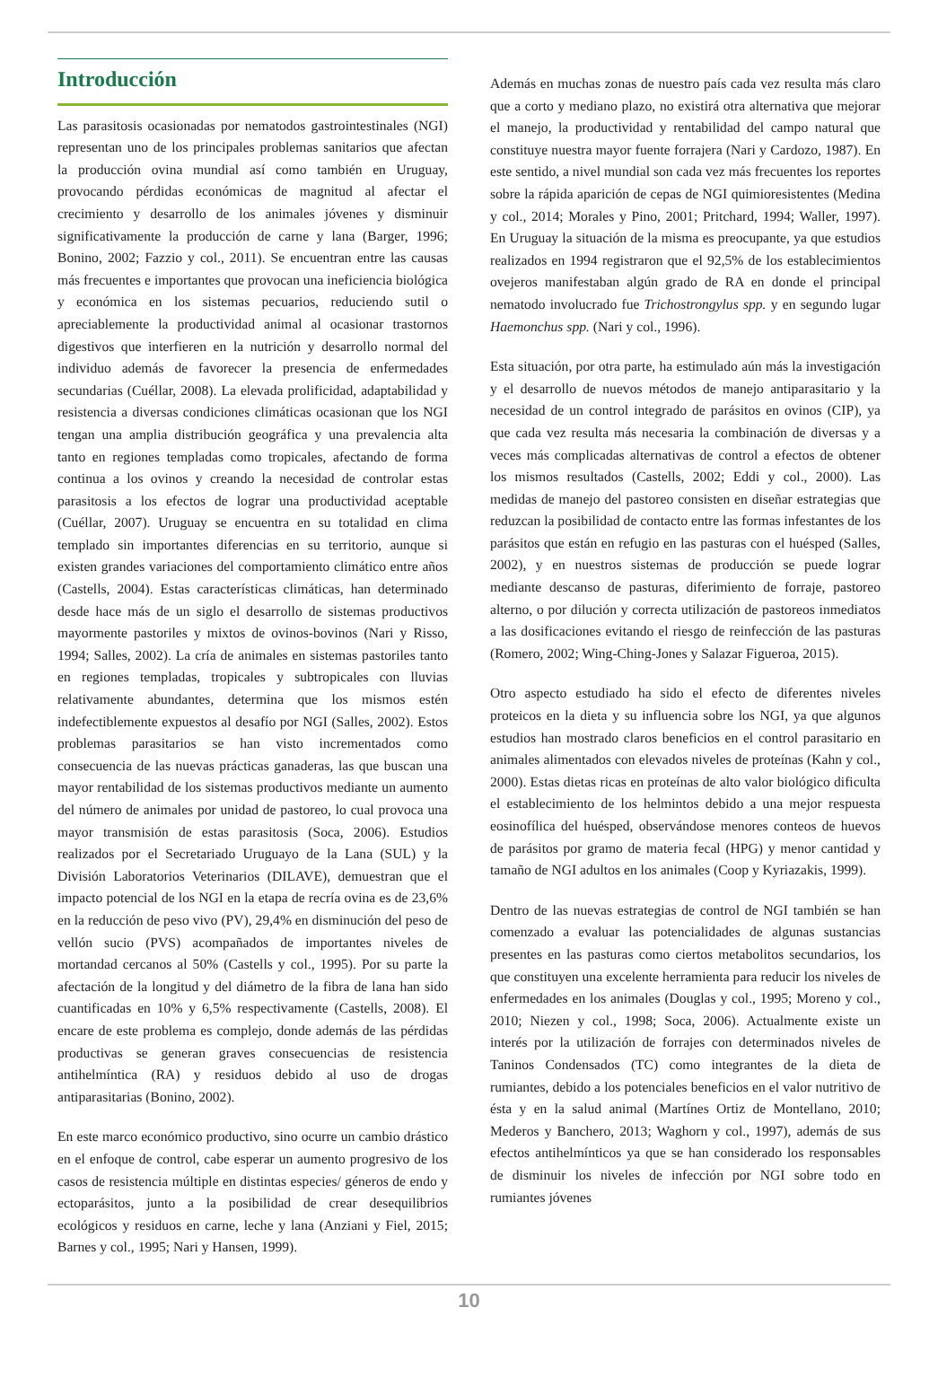Introducción
Las parasitosis ocasionadas por nematodos gastrointestinales (NGI) representan uno de los principales problemas sanitarios que afectan la producción ovina mundial así como también en Uruguay, provocando pérdidas económicas de magnitud al afectar el crecimiento y desarrollo de los animales jóvenes y disminuir significativamente la producción de carne y lana (Barger, 1996; Bonino, 2002; Fazzio y col., 2011). Se encuentran entre las causas más frecuentes e importantes que provocan una ineficiencia biológica y económica en los sistemas pecuarios, reduciendo sutil o apreciablemente la productividad animal al ocasionar trastornos digestivos que interfieren en la nutrición y desarrollo normal del individuo además de favorecer la presencia de enfermedades secundarias (Cuéllar, 2008). La elevada prolificidad, adaptabilidad y resistencia a diversas condiciones climáticas ocasionan que los NGI tengan una amplia distribución geográfica y una prevalencia alta tanto en regiones templadas como tropicales, afectando de forma continua a los ovinos y creando la necesidad de controlar estas parasitosis a los efectos de lograr una productividad aceptable (Cuéllar, 2007). Uruguay se encuentra en su totalidad en clima templado sin importantes diferencias en su territorio, aunque si existen grandes variaciones del comportamiento climático entre años (Castells, 2004). Estas características climáticas, han determinado desde hace más de un siglo el desarrollo de sistemas productivos mayormente pastoriles y mixtos de ovinos-bovinos (Nari y Risso, 1994; Salles, 2002). La cría de animales en sistemas pastoriles tanto en regiones templadas, tropicales y subtropicales con lluvias relativamente abundantes, determina que los mismos estén indefectiblemente expuestos al desafío por NGI (Salles, 2002). Estos problemas parasitarios se han visto incrementados como consecuencia de las nuevas prácticas ganaderas, las que buscan una mayor rentabilidad de los sistemas productivos mediante un aumento del número de animales por unidad de pastoreo, lo cual provoca una mayor transmisión de estas parasitosis (Soca, 2006). Estudios realizados por el Secretariado Uruguayo de la Lana (SUL) y la División Laboratorios Veterinarios (DILAVE), demuestran que el impacto potencial de los NGI en la etapa de recría ovina es de 23,6% en la reducción de peso vivo (PV), 29,4% en disminución del peso de vellón sucio (PVS) acompañados de importantes niveles de mortandad cercanos al 50% (Castells y col., 1995). Por su parte la afectación de la longitud y del diámetro de la fibra de lana han sido cuantificadas en 10% y 6,5% respectivamente (Castells, 2008). El encare de este problema es complejo, donde además de las pérdidas productivas se generan graves consecuencias de resistencia antihelmíntica (RA) y residuos debido al uso de drogas antiparasitarias (Bonino, 2002).
En este marco económico productivo, sino ocurre un cambio drástico en el enfoque de control, cabe esperar un aumento progresivo de los casos de resistencia múltiple en distintas especies/ géneros de endo y ectoparásitos, junto a la posibilidad de crear desequilibrios ecológicos y residuos en carne, leche y lana (Anziani y Fiel, 2015; Barnes y col., 1995; Nari y Hansen, 1999).
Además en muchas zonas de nuestro país cada vez resulta más claro que a corto y mediano plazo, no existirá otra alternativa que mejorar el manejo, la productividad y rentabilidad del campo natural que constituye nuestra mayor fuente forrajera (Nari y Cardozo, 1987). En este sentido, a nivel mundial son cada vez más frecuentes los reportes sobre la rápida aparición de cepas de NGI quimioresistentes (Medina y col., 2014; Morales y Pino, 2001; Pritchard, 1994; Waller, 1997). En Uruguay la situación de la misma es preocupante, ya que estudios realizados en 1994 registraron que el 92,5% de los establecimientos ovejeros manifestaban algún grado de RA en donde el principal nematodo involucrado fue Trichostrongylus spp. y en segundo lugar Haemonchus spp. (Nari y col., 1996).
Esta situación, por otra parte, ha estimulado aún más la investigación y el desarrollo de nuevos métodos de manejo antiparasitario y la necesidad de un control integrado de parásitos en ovinos (CIP), ya que cada vez resulta más necesaria la combinación de diversas y a veces más complicadas alternativas de control a efectos de obtener los mismos resultados (Castells, 2002; Eddi y col., 2000). Las medidas de manejo del pastoreo consisten en diseñar estrategias que reduzcan la posibilidad de contacto entre las formas infestantes de los parásitos que están en refugio en las pasturas con el huésped (Salles, 2002), y en nuestros sistemas de producción se puede lograr mediante descanso de pasturas, diferimiento de forraje, pastoreo alterno, o por dilución y correcta utilización de pastoreos inmediatos a las dosificaciones evitando el riesgo de reinfección de las pasturas (Romero, 2002; Wing-Ching-Jones y Salazar Figueroa, 2015).
Otro aspecto estudiado ha sido el efecto de diferentes niveles proteicos en la dieta y su influencia sobre los NGI, ya que algunos estudios han mostrado claros beneficios en el control parasitario en animales alimentados con elevados niveles de proteínas (Kahn y col., 2000). Estas dietas ricas en proteínas de alto valor biológico dificulta el establecimiento de los helmintos debido a una mejor respuesta eosinofílica del huésped, observándose menores conteos de huevos de parásitos por gramo de materia fecal (HPG) y menor cantidad y tamaño de NGI adultos en los animales (Coop y Kyriazakis, 1999).
Dentro de las nuevas estrategias de control de NGI también se han comenzado a evaluar las potencialidades de algunas sustancias presentes en las pasturas como ciertos metabolitos secundarios, los que constituyen una excelente herramienta para reducir los niveles de enfermedades en los animales (Douglas y col., 1995; Moreno y col., 2010; Niezen y col., 1998; Soca, 2006). Actualmente existe un interés por la utilización de forrajes con determinados niveles de Taninos Condensados (TC) como integrantes de la dieta de rumiantes, debido a los potenciales beneficios en el valor nutritivo de ésta y en la salud animal (Martínes Ortiz de Montellano, 2010; Mederos y Banchero, 2013; Waghorn y col., 1997), además de sus efectos antihelmínticos ya que se han considerado los responsables de disminuir los niveles de infección por NGI sobre todo en rumiantes jóvenes
10